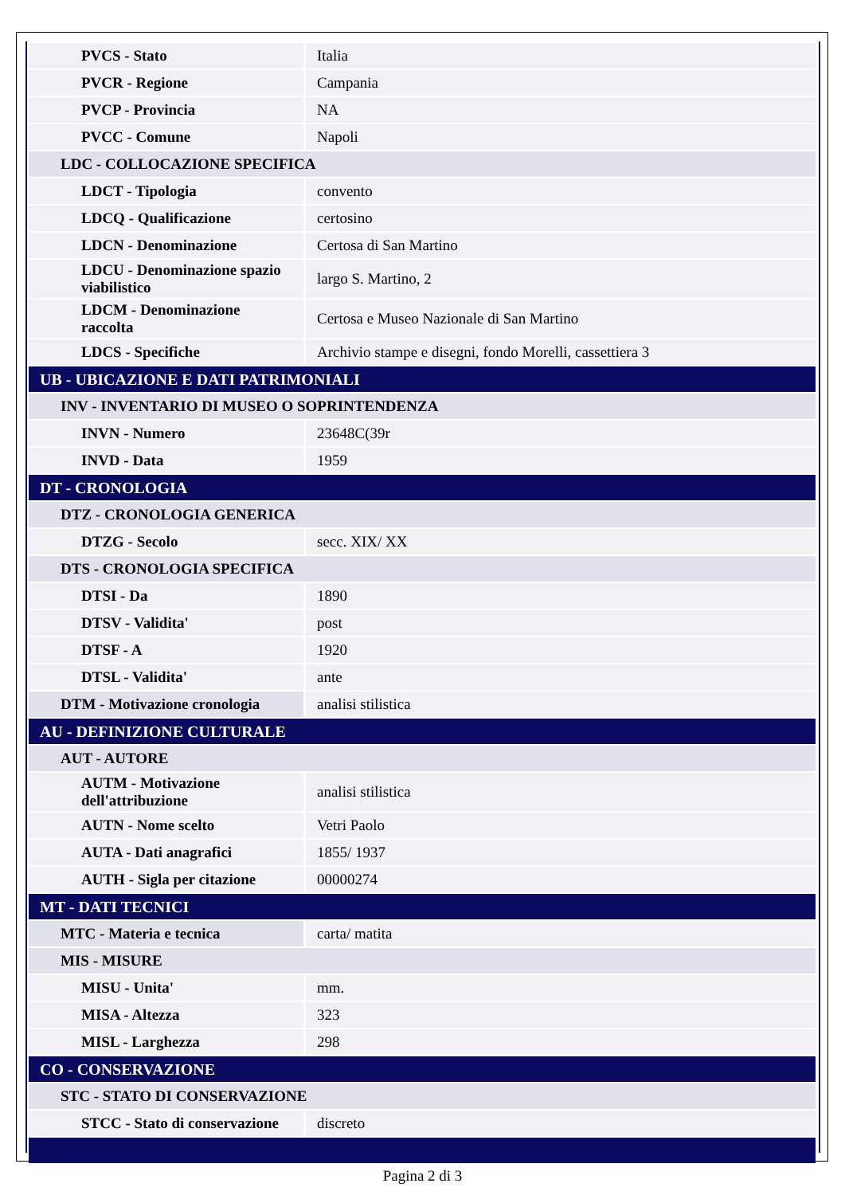| PVCS - Stato | Italia |
| PVCR - Regione | Campania |
| PVCP - Provincia | NA |
| PVCC - Comune | Napoli |
| LDC - COLLOCAZIONE SPECIFICA | |
| LDCT - Tipologia | convento |
| LDCQ - Qualificazione | certosino |
| LDCN - Denominazione | Certosa di San Martino |
| LDCU - Denominazione spazio viabilistico | largo S. Martino, 2 |
| LDCM - Denominazione raccolta | Certosa e Museo Nazionale di San Martino |
| LDCS - Specifiche | Archivio stampe e disegni, fondo Morelli, cassettiera 3 |
| UB - UBICAZIONE E DATI PATRIMONIALI | |
| INV - INVENTARIO DI MUSEO O SOPRINTENDENZA | |
| INVN - Numero | 23648C(39r |
| INVD - Data | 1959 |
| DT - CRONOLOGIA | |
| DTZ - CRONOLOGIA GENERICA | |
| DTZG - Secolo | secc. XIX/ XX |
| DTS - CRONOLOGIA SPECIFICA | |
| DTSI - Da | 1890 |
| DTSV - Validita' | post |
| DTSF - A | 1920 |
| DTSL - Validita' | ante |
| DTM - Motivazione cronologia | analisi stilistica |
| AU - DEFINIZIONE CULTURALE | |
| AUT - AUTORE | |
| AUTM - Motivazione dell'attribuzione | analisi stilistica |
| AUTN - Nome scelto | Vetri Paolo |
| AUTA - Dati anagrafici | 1855/ 1937 |
| AUTH - Sigla per citazione | 00000274 |
| MT - DATI TECNICI | |
| MTC - Materia e tecnica | carta/ matita |
| MIS - MISURE | |
| MISU - Unita' | mm. |
| MISA - Altezza | 323 |
| MISL - Larghezza | 298 |
| CO - CONSERVAZIONE | |
| STC - STATO DI CONSERVAZIONE | |
| STCC - Stato di conservazione | discreto |
Pagina 2 di 3